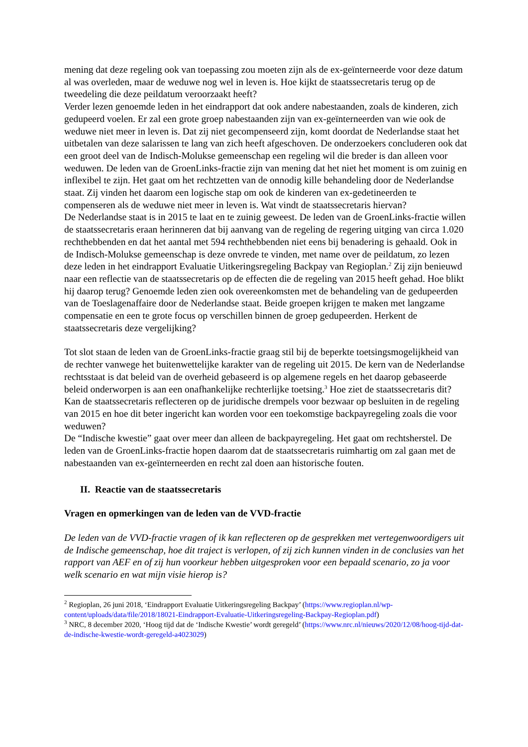mening dat deze regeling ook van toepassing zou moeten zijn als de ex-geïnterneerde voor deze datum al was overleden, maar de weduwe nog wel in leven is. Hoe kijkt de staatssecretaris terug op de tweedeling die deze peildatum veroorzaakt heeft?
Verder lezen genoemde leden in het eindrapport dat ook andere nabestaanden, zoals de kinderen, zich gedupeerd voelen. Er zal een grote groep nabestaanden zijn van ex-geïnterneerden van wie ook de weduwe niet meer in leven is. Dat zij niet gecompenseerd zijn, komt doordat de Nederlandse staat het uitbetalen van deze salarissen te lang van zich heeft afgeschoven. De onderzoekers concluderen ook dat een groot deel van de Indisch-Molukse gemeenschap een regeling wil die breder is dan alleen voor weduwen. De leden van de GroenLinks-fractie zijn van mening dat het niet het moment is om zuinig en inflexibel te zijn. Het gaat om het rechtzetten van de onnodig kille behandeling door de Nederlandse staat. Zij vinden het daarom een logische stap om ook de kinderen van ex-gedetineerden te compenseren als de weduwe niet meer in leven is. Wat vindt de staatssecretaris hiervan?
De Nederlandse staat is in 2015 te laat en te zuinig geweest. De leden van de GroenLinks-fractie willen de staatssecretaris eraan herinneren dat bij aanvang van de regeling de regering uitging van circa 1.020 rechthebbenden en dat het aantal met 594 rechthebbenden niet eens bij benadering is gehaald. Ook in de Indisch-Molukse gemeenschap is deze onvrede te vinden, met name over de peildatum, zo lezen deze leden in het eindrapport Evaluatie Uitkeringsregeling Backpay van Regioplan.<sup>2</sup> Zij zijn benieuwd naar een reflectie van de staatssecretaris op de effecten die de regeling van 2015 heeft gehad. Hoe blikt hij daarop terug? Genoemde leden zien ook overeenkomsten met de behandeling van de gedupeerden van de Toeslagenaffaire door de Nederlandse staat. Beide groepen krijgen te maken met langzame compensatie en een te grote focus op verschillen binnen de groep gedupeerden. Herkent de staatssecretaris deze vergelijking?
Tot slot staan de leden van de GroenLinks-fractie graag stil bij de beperkte toetsingsmogelijkheid van de rechter vanwege het buitenwettelijke karakter van de regeling uit 2015. De kern van de Nederlandse rechtsstaat is dat beleid van de overheid gebaseerd is op algemene regels en het daarop gebaseerde beleid onderworpen is aan een onafhankelijke rechterlijke toetsing.<sup>3</sup> Hoe ziet de staatssecretaris dit? Kan de staatssecretaris reflecteren op de juridische drempels voor bezwaar op besluiten in de regeling van 2015 en hoe dit beter ingericht kan worden voor een toekomstige backpayregeling zoals die voor weduwen?
De “Indische kwestie” gaat over meer dan alleen de backpayregeling. Het gaat om rechtsherstel. De leden van de GroenLinks-fractie hopen daarom dat de staatssecretaris ruimhartig om zal gaan met de nabestaanden van ex-geïnterneerden en recht zal doen aan historische fouten.
II. Reactie van de staatssecretaris
Vragen en opmerkingen van de leden van de VVD-fractie
De leden van de VVD-fractie vragen of ik kan reflecteren op de gesprekken met vertegenwoordigers uit de Indische gemeenschap, hoe dit traject is verlopen, of zij zich kunnen vinden in de conclusies van het rapport van AEF en of zij hun voorkeur hebben uitgesproken voor een bepaald scenario, zo ja voor welk scenario en wat mijn visie hierop is?
<sup>2</sup> Regioplan, 26 juni 2018, ‘Eindrapport Evaluatie Uitkeringsregeling Backpay’ (https://www.regioplan.nl/wp-content/uploads/data/file/2018/18021-Eindrapport-Evaluatie-Uitkeringsregeling-Backpay-Regioplan.pdf)
<sup>3</sup> NRC, 8 december 2020, ‘Hoog tijd dat de ‘Indische Kwestie’ wordt geregeld’ (https://www.nrc.nl/nieuws/2020/12/08/hoog-tijd-dat-de-indische-kwestie-wordt-geregeld-a4023029)